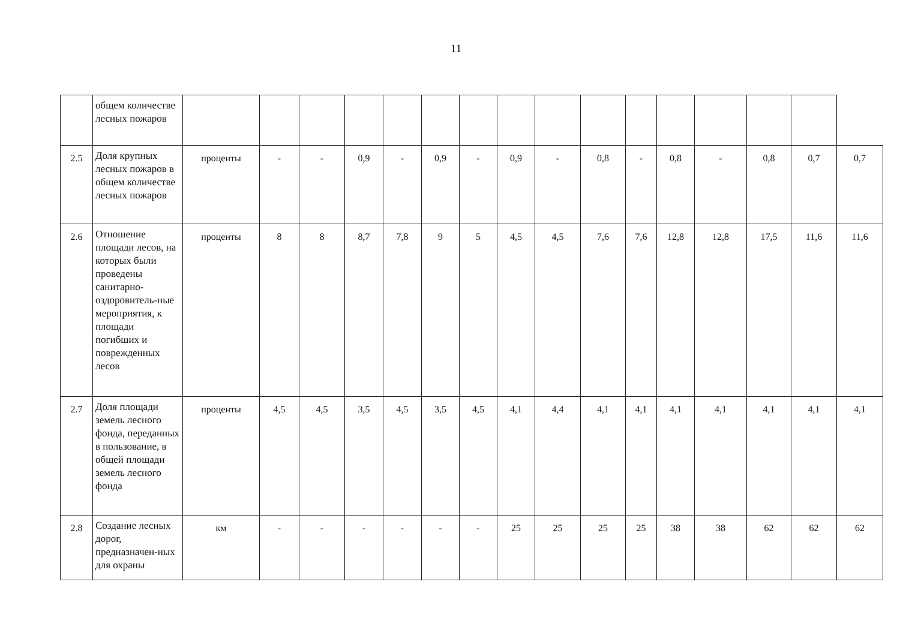11
| | общем количестве лесных пожаров | | | | | | | | | | | | | | | | |
| 2.5 | Доля крупных лесных пожаров в общем количестве лесных пожаров | проценты | - | - | 0,9 | - | 0,9 | - | 0,9 | - | 0,8 | - | 0,8 | - | 0,8 | 0,7 | 0,7 |
| 2.6 | Отношение площади лесов, на которых были проведены санитарно-оздоровитель-ные мероприятия, к площади погибших и поврежденных лесов | проценты | 8 | 8 | 8,7 | 7,8 | 9 | 5 | 4,5 | 4,5 | 7,6 | 7,6 | 12,8 | 12,8 | 17,5 | 11,6 | 11,6 |
| 2.7 | Доля площади земель лесного фонда, переданных в пользование, в общей площади земель лесного фонда | проценты | 4,5 | 4,5 | 3,5 | 4,5 | 3,5 | 4,5 | 4,1 | 4,4 | 4,1 | 4,1 | 4,1 | 4,1 | 4,1 | 4,1 | 4,1 |
| 2.8 | Создание лесных дорог, предназначен-ных для охраны | км | - | - | - | - | - | - | 25 | 25 | 25 | 25 | 38 | 38 | 62 | 62 | 62 |